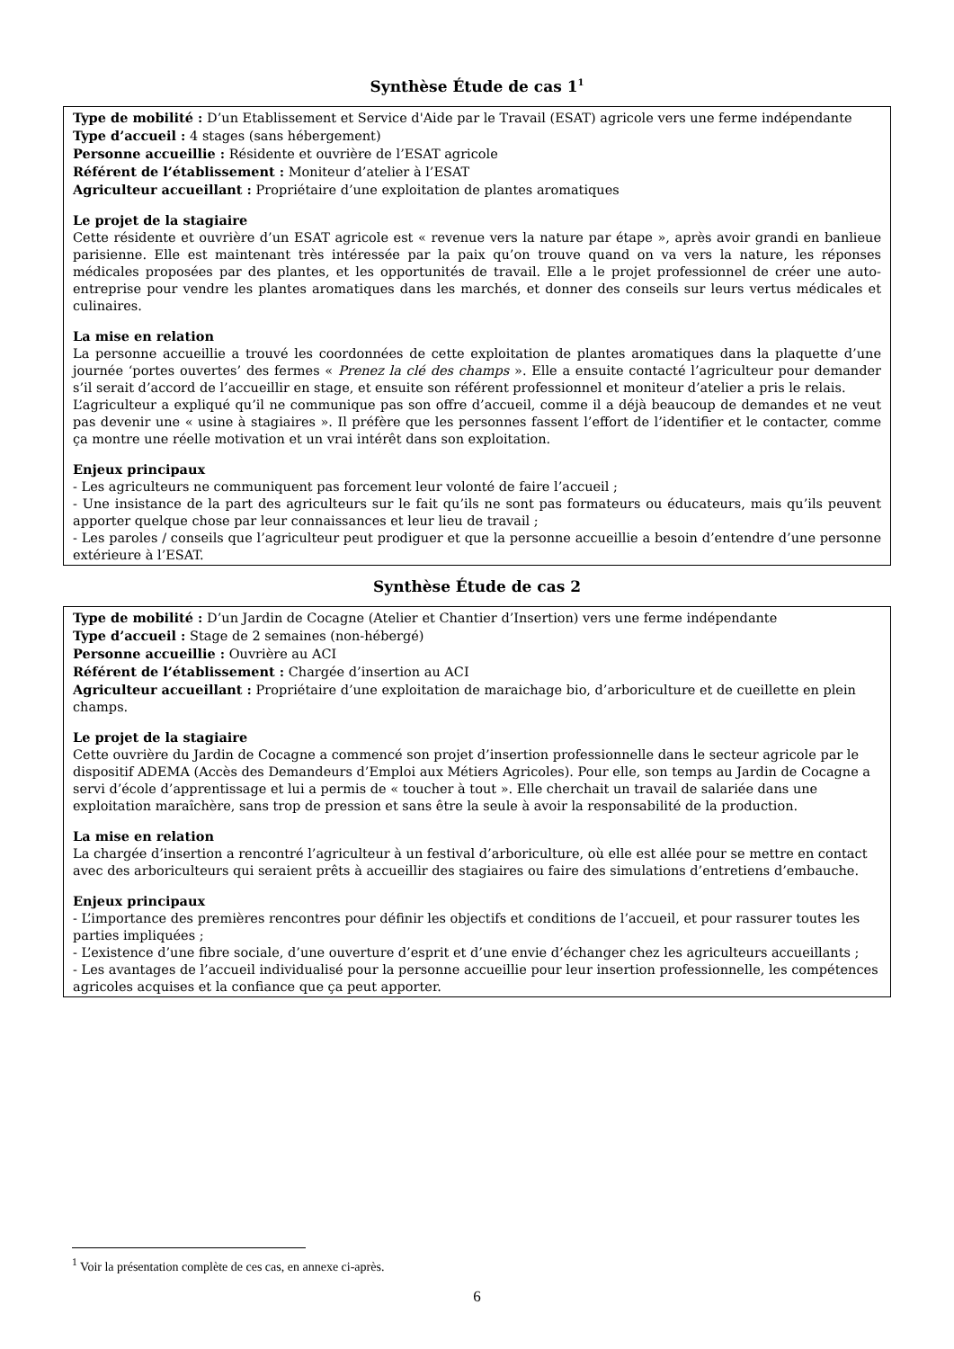Synthèse Étude de cas 1<sup>1</sup>
Type de mobilité : D’un Etablissement et Service d'Aide par le Travail (ESAT) agricole vers une ferme indépendante
Type d’accueil : 4 stages (sans hébergement)
Personne accueillie : Résidente et ouvrière de l’ESAT agricole
Référent de l’établissement : Moniteur d’atelier à l’ESAT
Agriculteur accueillant : Propriétaire d’une exploitation de plantes aromatiques
Le projet de la stagiaire
Cette résidente et ouvrière d’un ESAT agricole est « revenue vers la nature par étape », après avoir grandi en banlieue parisienne. Elle est maintenant très intéressée par la paix qu’on trouve quand on va vers la nature, les réponses médicales proposées par des plantes, et les opportunités de travail. Elle a le projet professionnel de créer une auto-entreprise pour vendre les plantes aromatiques dans les marchés, et donner des conseils sur leurs vertus médicales et culinaires.
La mise en relation
La personne accueillie a trouvé les coordonnées de cette exploitation de plantes aromatiques dans la plaquette d’une journée ‘portes ouvertes’ des fermes « Prenez la clé des champs ». Elle a ensuite contacté l’agriculteur pour demander s’il serait d’accord de l’accueillir en stage, et ensuite son référent professionnel et moniteur d’atelier a pris le relais.
L’agriculteur a expliqué qu’il ne communique pas son offre d’accueil, comme il a déjà beaucoup de demandes et ne veut pas devenir une « usine à stagiaires ». Il préfère que les personnes fassent l’effort de l’identifier et le contacter, comme ça montre une réelle motivation et un vrai intérêt dans son exploitation.
Enjeux principaux
- Les agriculteurs ne communiquent pas forcement leur volonté de faire l’accueil ;
- Une insistance de la part des agriculteurs sur le fait qu’ils ne sont pas formateurs ou éducateurs, mais qu’ils peuvent apporter quelque chose par leur connaissances et leur lieu de travail ;
- Les paroles / conseils que l’agriculteur peut prodiguer et que la personne accueillie a besoin d’entendre d’une personne extérieure à l’ESAT.
Synthèse Étude de cas 2
Type de mobilité : D’un Jardin de Cocagne (Atelier et Chantier d’Insertion) vers une ferme indépendante
Type d’accueil : Stage de 2 semaines (non-hébergé)
Personne accueillie : Ouvrière au ACI
Référent de l’établissement : Chargée d’insertion au ACI
Agriculteur accueillant : Propriétaire d’une exploitation de maraichage bio, d’arboriculture et de cueillette en plein champs.
Le projet de la stagiaire
Cette ouvrière du Jardin de Cocagne a commencé son projet d’insertion professionnelle dans le secteur agricole par le dispositif ADEMA (Accès des Demandeurs d’Emploi aux Métiers Agricoles). Pour elle, son temps au Jardin de Cocagne a servi d’école d’apprentissage et lui a permis de « toucher à tout ». Elle cherchait un travail de salariée dans une exploitation maraîchère, sans trop de pression et sans être la seule à avoir la responsabilité de la production.
La mise en relation
La chargée d’insertion a rencontré l’agriculteur à un festival d’arboriculture, où elle est allée pour se mettre en contact avec des arboriculteurs qui seraient prêts à accueillir des stagiaires ou faire des simulations d’entretiens d’embauche.
Enjeux principaux
- L’importance des premières rencontres pour définir les objectifs et conditions de l’accueil, et pour rassurer toutes les parties impliquées ;
- L’existence d’une fibre sociale, d’une ouverture d’esprit et d’une envie d’échanger chez les agriculteurs accueillants ;
- Les avantages de l’accueil individualisé pour la personne accueillie pour leur insertion professionnelle, les compétences agricoles acquises et la confiance que ça peut apporter.
<sup>1</sup> Voir la présentation complète de ces cas, en annexe ci-après.
6